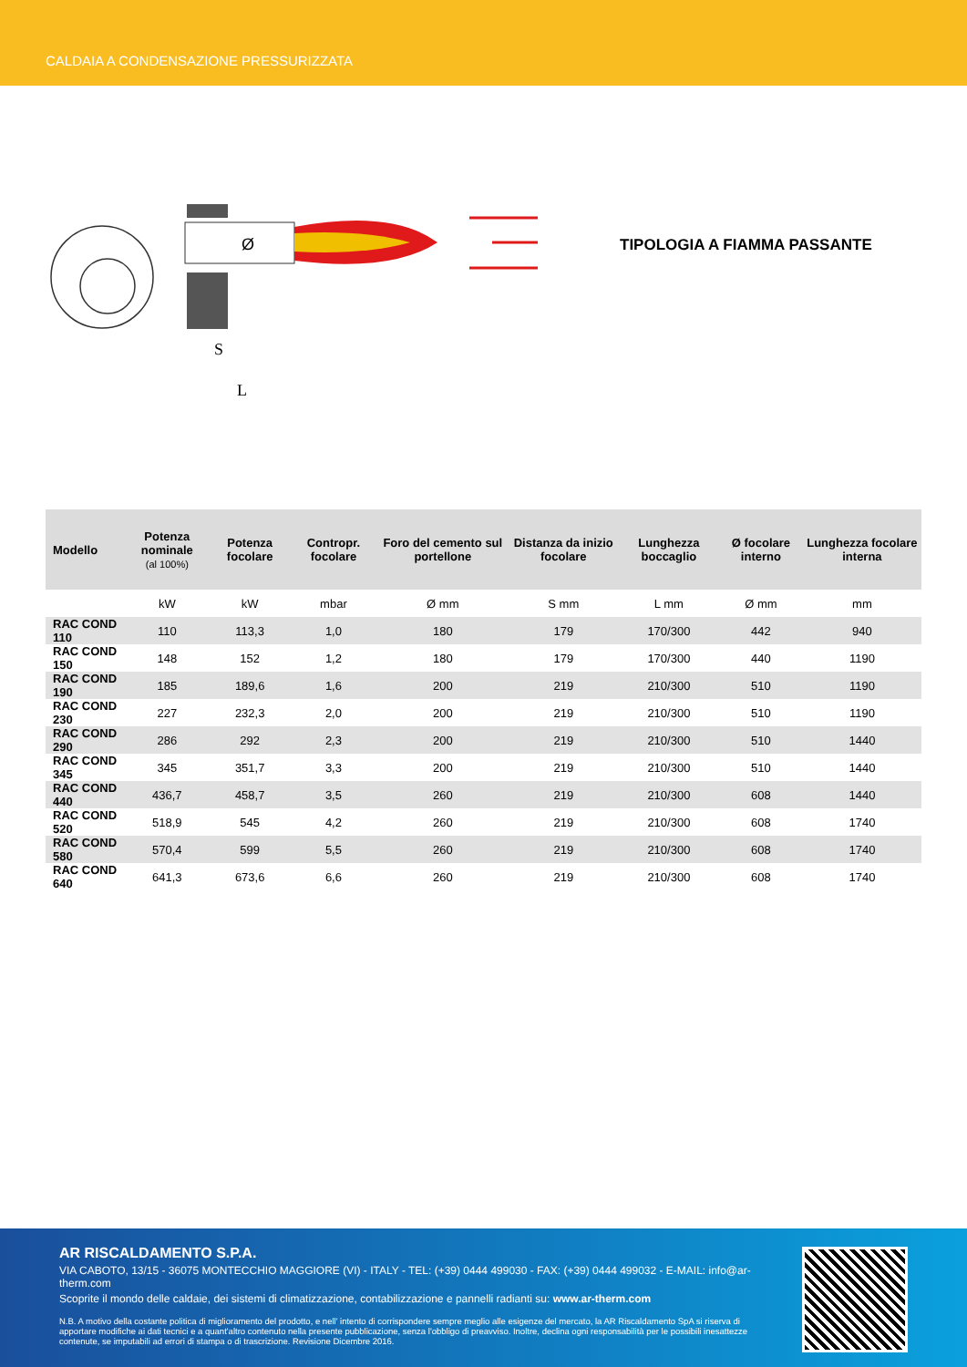CALDAIA A CONDENSAZIONE PRESSURIZZATA
Ø
S
L
TIPOLOGIA A FIAMMA PASSANTE
| Modello | Potenza nominale (al 100%) | Potenza focolare | Contropr. focolare | Foro del cemento sul portellone | Distanza da inizio focolare | Lunghezza boccaglio | Ø focolare interno | Lunghezza focolare interna |
| --- | --- | --- | --- | --- | --- | --- | --- | --- |
| | kW | kW | mbar | Ø mm | S mm | L mm | Ø mm | mm |
| RAC COND 110 | 110 | 113,3 | 1,0 | 180 | 179 | 170/300 | 442 | 940 |
| RAC COND 150 | 148 | 152 | 1,2 | 180 | 179 | 170/300 | 440 | 1190 |
| RAC COND 190 | 185 | 189,6 | 1,6 | 200 | 219 | 210/300 | 510 | 1190 |
| RAC COND 230 | 227 | 232,3 | 2,0 | 200 | 219 | 210/300 | 510 | 1190 |
| RAC COND 290 | 286 | 292 | 2,3 | 200 | 219 | 210/300 | 510 | 1440 |
| RAC COND 345 | 345 | 351,7 | 3,3 | 200 | 219 | 210/300 | 510 | 1440 |
| RAC COND 440 | 436,7 | 458,7 | 3,5 | 260 | 219 | 210/300 | 608 | 1440 |
| RAC COND 520 | 518,9 | 545 | 4,2 | 260 | 219 | 210/300 | 608 | 1740 |
| RAC COND 580 | 570,4 | 599 | 5,5 | 260 | 219 | 210/300 | 608 | 1740 |
| RAC COND 640 | 641,3 | 673,6 | 6,6 | 260 | 219 | 210/300 | 608 | 1740 |
AR RISCALDAMENTO S.P.A.
VIA CABOTO, 13/15 - 36075 MONTECCHIO MAGGIORE (VI) - ITALY - TEL: (+39) 0444 499030 - FAX: (+39) 0444 499032 - E-MAIL: info@ar-therm.com
Scoprite il mondo delle caldaie, dei sistemi di climatizzazione, contabilizzazione e pannelli radianti su: www.ar-therm.com
N.B. A motivo della costante politica di miglioramento del prodotto, e nell' intento di corrispondere sempre meglio alle esigenze del mercato, la AR Riscaldamento SpA si riserva di apportare modifiche ai dati tecnici e a quant'altro contenuto nella presente pubblicazione, senza l'obbligo di preavviso. Inoltre, declina ogni responsabilità per le possibili inesattezze contenute, se imputabili ad errori di stampa o di trascrizione. Revisione Dicembre 2016.